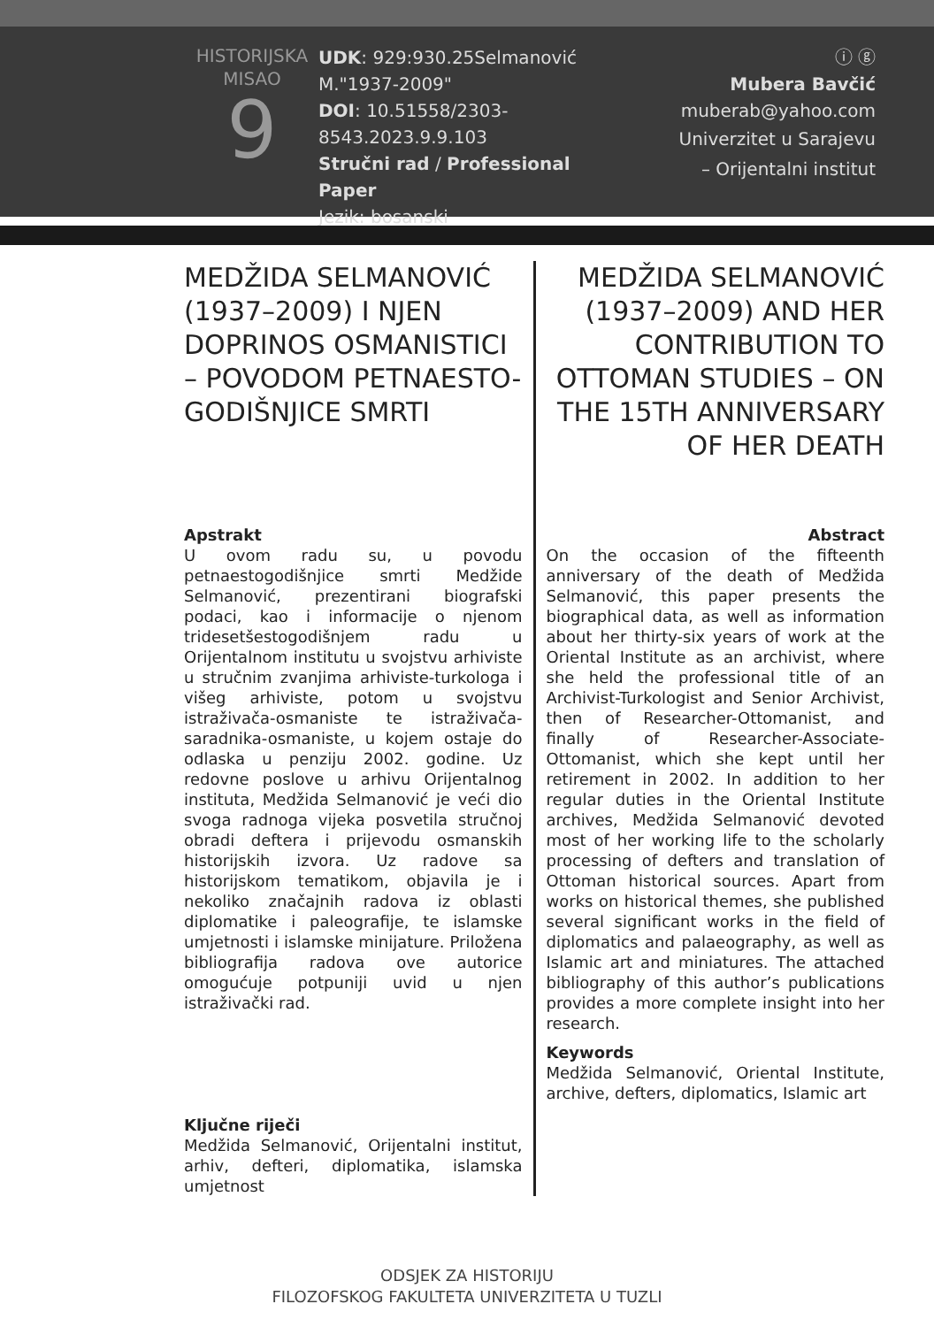HISTORIJSKA
MISAO
9
UDK: 929:930.25Selmanović M."1937-2009"
DOI: 10.51558/2303-8543.2023.9.9.103
Stručni rad / Professional Paper
Jezik: bosanski
ⓘ ⓖ
Mubera Bavčić
muberab@yahoo.com
Univerzitet u Sarajevu
– Orijentalni institut
MEDŽIDA SELMANOVIĆ (1937–2009) I NJEN DOPRINOS OSMANISTICI – POVODOM PETNAESTO-GODIŠNJICE SMRTI
Apstrakt
U ovom radu su, u povodu petnaestogodišnjice smrti Medžide Selmanović, prezentirani biografski podaci, kao i informacije o njenom tridesetšestogodišnjem radu u Orijentalnom institutu u svojstvu arhiviste u stručnim zvanjima arhiviste-turkologa i višeg arhiviste, potom u svojstvu istraživača-osmaniste te istraživača-saradnika-osmaniste, u kojem ostaje do odlaska u penziju 2002. godine. Uz redovne poslove u arhivu Orijentalnog instituta, Medžida Selmanović je veći dio svoga radnoga vijeka posvetila stručnoj obradi deftera i prijevodu osmanskih historijskih izvora. Uz radove sa historijskom tematikom, objavila je i nekoliko značajnih radova iz oblasti diplomatike i paleografije, te islamske umjetnosti i islamske minijature. Priložena bibliografija radova ove autorice omogućuje potpuniji uvid u njen istraživački rad.
Ključne riječi
Medžida Selmanović, Orijentalni institut, arhiv, defteri, diplomatika, islamska umjetnost
MEDŽIDA SELMANOVIĆ (1937–2009) AND HER CONTRIBUTION TO OTTOMAN STUDIES – ON THE 15TH ANNIVERSARY OF HER DEATH
Abstract
On the occasion of the fifteenth anniversary of the death of Medžida Selmanović, this paper presents the biographical data, as well as information about her thirty-six years of work at the Oriental Institute as an archivist, where she held the professional title of an Archivist-Turkologist and Senior Archivist, then of Researcher-Ottomanist, and finally of Researcher-Associate-Ottomanist, which she kept until her retirement in 2002. In addition to her regular duties in the Oriental Institute archives, Medžida Selmanović devoted most of her working life to the scholarly processing of defters and translation of Ottoman historical sources. Apart from works on historical themes, she published several significant works in the field of diplomatics and palaeography, as well as Islamic art and miniatures. The attached bibliography of this author’s publications provides a more complete insight into her research.
Keywords
Medžida Selmanović, Oriental Institute, archive, defters, diplomatics, Islamic art
ODSJEK ZA HISTORIJU
FILOZOFSKOG FAKULTETA UNIVERZITETA U TUZLI